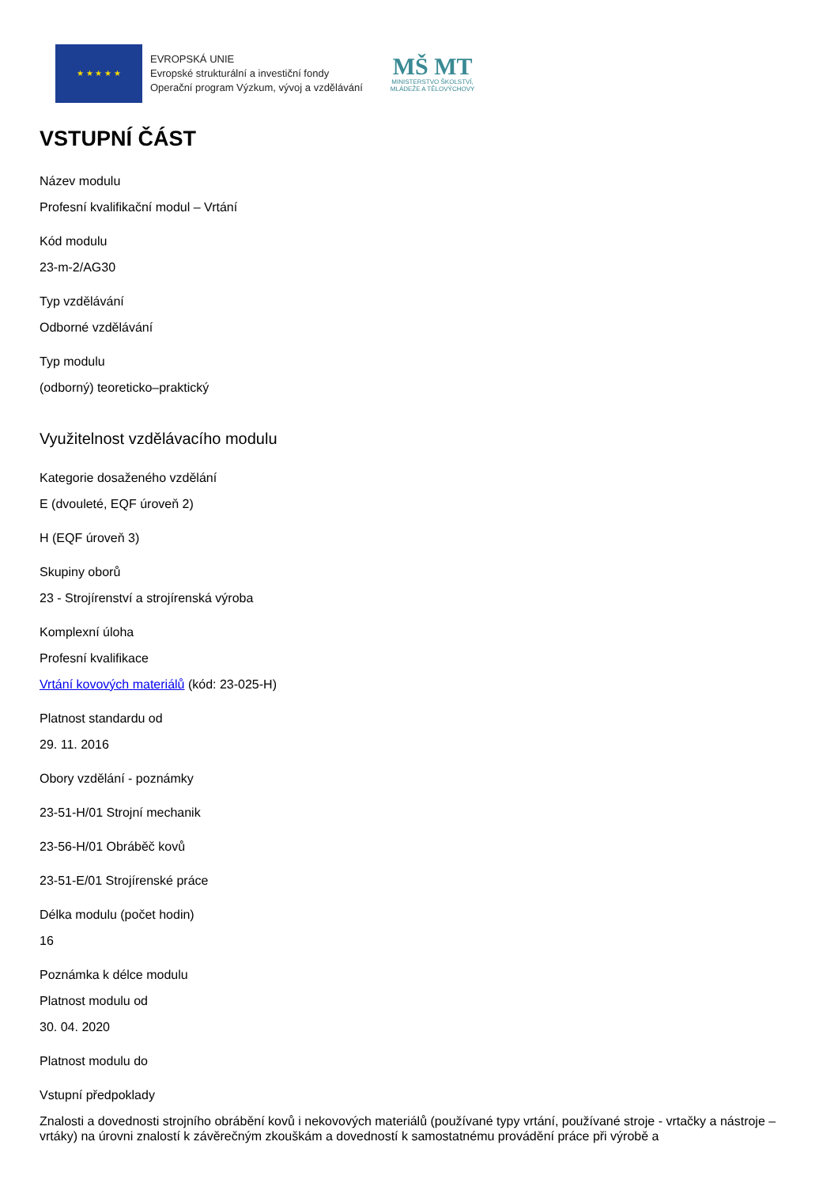★ ★ ★ ★ ★
EVROPSKÁ UNIE
Evropské strukturální a investiční fondy
Operační program Výzkum, vývoj a vzdělávání
MŠ MT
MINISTERSTVO ŠKOLSTVÍ,
MLÁDEŽE A TĚLOVÝCHOVY
VSTUPNÍ ČÁST
Název modulu
Profesní kvalifikační modul – Vrtání
Kód modulu
23-m-2/AG30
Typ vzdělávání
Odborné vzdělávání
Typ modulu
(odborný) teoreticko–praktický
Využitelnost vzdělávacího modulu
Kategorie dosaženého vzdělání
E (dvouleté, EQF úroveň 2)
H (EQF úroveň 3)
Skupiny oborů
23 - Strojírenství a strojírenská výroba
Komplexní úloha
Profesní kvalifikace
Vrtání kovových materiálů (kód: 23-025-H)
Platnost standardu od
29. 11. 2016
Obory vzdělání - poznámky
23-51-H/01 Strojní mechanik
23-56-H/01 Obráběč kovů
23-51-E/01 Strojírenské práce
Délka modulu (počet hodin)
16
Poznámka k délce modulu
Platnost modulu od
30. 04. 2020
Platnost modulu do
Vstupní předpoklady
Znalosti a dovednosti strojního obrábění kovů i nekovových materiálů (používané typy vrtání, používané stroje - vrtačky a nástroje – vrtáky) na úrovni znalostí k závěrečným zkouškám a dovedností k samostatnému provádění práce při výrobě a